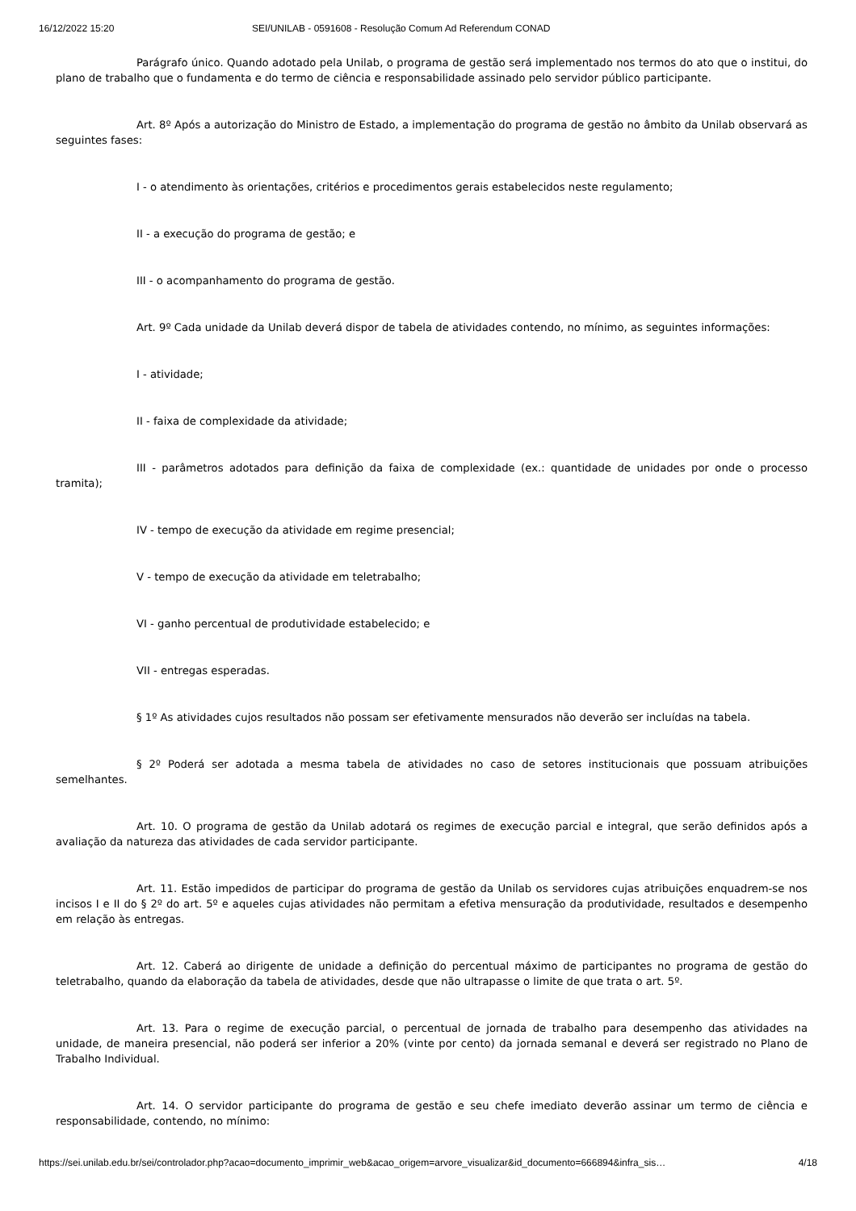16/12/2022 15:20 SEI/UNILAB - 0591608 - Resolução Comum Ad Referendum CONAD
Parágrafo único. Quando adotado pela Unilab, o programa de gestão será implementado nos termos do ato que o institui, do plano de trabalho que o fundamenta e do termo de ciência e responsabilidade assinado pelo servidor público participante.
Art. 8º Após a autorização do Ministro de Estado, a implementação do programa de gestão no âmbito da Unilab observará as seguintes fases:
I - o atendimento às orientações, critérios e procedimentos gerais estabelecidos neste regulamento;
II - a execução do programa de gestão; e
III - o acompanhamento do programa de gestão.
Art. 9º Cada unidade da Unilab deverá dispor de tabela de atividades contendo, no mínimo, as seguintes informações:
I - atividade;
II - faixa de complexidade da atividade;
III - parâmetros adotados para definição da faixa de complexidade (ex.: quantidade de unidades por onde o processo tramita);
IV - tempo de execução da atividade em regime presencial;
V - tempo de execução da atividade em teletrabalho;
VI - ganho percentual de produtividade estabelecido; e
VII - entregas esperadas.
§ 1º As atividades cujos resultados não possam ser efetivamente mensurados não deverão ser incluídas na tabela.
§ 2º Poderá ser adotada a mesma tabela de atividades no caso de setores institucionais que possuam atribuições semelhantes.
Art. 10. O programa de gestão da Unilab adotará os regimes de execução parcial e integral, que serão definidos após a avaliação da natureza das atividades de cada servidor participante.
Art. 11. Estão impedidos de participar do programa de gestão da Unilab os servidores cujas atribuições enquadrem-se nos incisos I e II do § 2º do art. 5º e aqueles cujas atividades não permitam a efetiva mensuração da produtividade, resultados e desempenho em relação às entregas.
Art. 12. Caberá ao dirigente de unidade a definição do percentual máximo de participantes no programa de gestão do teletrabalho, quando da elaboração da tabela de atividades, desde que não ultrapasse o limite de que trata o art. 5º.
Art. 13. Para o regime de execução parcial, o percentual de jornada de trabalho para desempenho das atividades na unidade, de maneira presencial, não poderá ser inferior a 20% (vinte por cento) da jornada semanal e deverá ser registrado no Plano de Trabalho Individual.
Art. 14. O servidor participante do programa de gestão e seu chefe imediato deverão assinar um termo de ciência e responsabilidade, contendo, no mínimo:
https://sei.unilab.edu.br/sei/controlador.php?acao=documento_imprimir_web&acao_origem=arvore_visualizar&id_documento=666894&infra_sis… 4/18